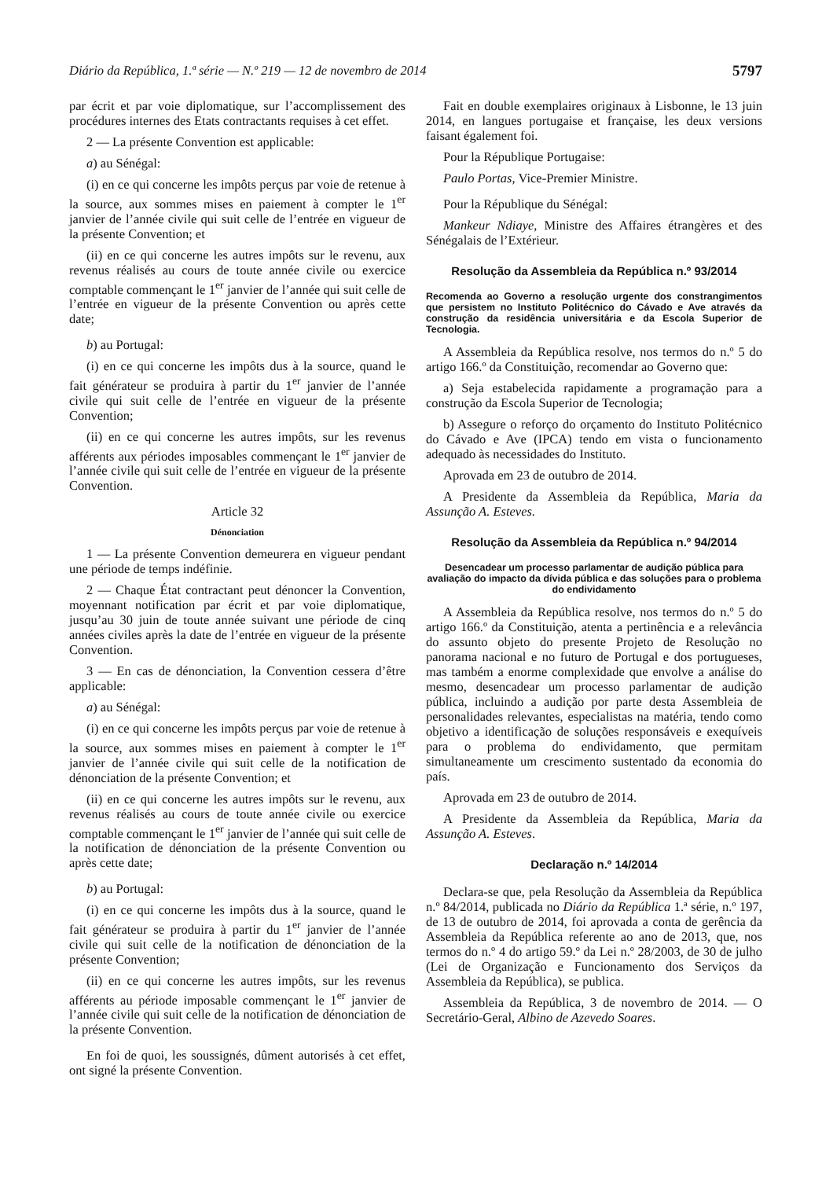Diário da República, 1.ª série — N.º 219 — 12 de novembro de 2014 5797
par écrit et par voie diplomatique, sur l’accomplissement des procédures internes des Etats contractants requises à cet effet.
2 — La présente Convention est applicable:
a) au Sénégal:
(i) en ce qui concerne les impôts perçus par voie de retenue à la source, aux sommes mises en paiement à compter le 1<sup>er</sup> janvier de l’année civile qui suit celle de l’entrée en vigueur de la présente Convention; et
(ii) en ce qui concerne les autres impôts sur le revenu, aux revenus réalisés au cours de toute année civile ou exercice comptable commençant le 1<sup>er</sup> janvier de l’année qui suit celle de l’entrée en vigueur de la présente Convention ou après cette date;
b) au Portugal:
(i) en ce qui concerne les impôts dus à la source, quand le fait générateur se produira à partir du 1<sup>er</sup> janvier de l’année civile qui suit celle de l’entrée en vigueur de la présente Convention;
(ii) en ce qui concerne les autres impôts, sur les revenus afférents aux périodes imposables commençant le 1<sup>er</sup> janvier de l’année civile qui suit celle de l’entrée en vigueur de la présente Convention.
Article 32
Dénonciation
1 — La présente Convention demeurera en vigueur pendant une période de temps indéfinie.
2 — Chaque État contractant peut dénoncer la Convention, moyennant notification par écrit et par voie diplomatique, jusqu’au 30 juin de toute année suivant une période de cinq années civiles après la date de l’entrée en vigueur de la présente Convention.
3 — En cas de dénonciation, la Convention cessera d’être applicable:
a) au Sénégal:
(i) en ce qui concerne les impôts perçus par voie de retenue à la source, aux sommes mises en paiement à compter le 1<sup>er</sup> janvier de l’année civile qui suit celle de la notification de dénonciation de la présente Convention; et
(ii) en ce qui concerne les autres impôts sur le revenu, aux revenus réalisés au cours de toute année civile ou exercice comptable commençant le 1<sup>er</sup> janvier de l’année qui suit celle de la notification de dénonciation de la présente Convention ou après cette date;
b) au Portugal:
(i) en ce qui concerne les impôts dus à la source, quand le fait générateur se produira à partir du 1<sup>er</sup> janvier de l’année civile qui suit celle de la notification de dénonciation de la présente Convention;
(ii) en ce qui concerne les autres impôts, sur les revenus afférents au période imposable commençant le 1<sup>er</sup> janvier de l’année civile qui suit celle de la notification de dénonciation de la présente Convention.
En foi de quoi, les soussignés, dûment autorisés à cet effet, ont signé la présente Convention.
Fait en double exemplaires originaux à Lisbonne, le 13 juin 2014, en langues portugaise et française, les deux versions faisant également foi.
Pour la République Portugaise:
Paulo Portas, Vice-Premier Ministre.
Pour la République du Sénégal:
Mankeur Ndiaye, Ministre des Affaires étrangères et des Sénégalais de l’Extérieur.
Resolução da Assembleia da República n.º 93/2014
Recomenda ao Governo a resolução urgente dos constrangimentos que persistem no Instituto Politécnico do Cávado e Ave através da construção da residência universitária e da Escola Superior de Tecnologia.
A Assembleia da República resolve, nos termos do n.º 5 do artigo 166.º da Constituição, recomendar ao Governo que:
a) Seja estabelecida rapidamente a programação para a construção da Escola Superior de Tecnologia;
b) Assegure o reforço do orçamento do Instituto Politécnico do Cávado e Ave (IPCA) tendo em vista o funcionamento adequado às necessidades do Instituto.
Aprovada em 23 de outubro de 2014.
A Presidente da Assembleia da República, Maria da Assunção A. Esteves.
Resolução da Assembleia da República n.º 94/2014
Desencadear um processo parlamentar de audição pública para avaliação do impacto da dívida pública e das soluções para o problema do endividamento
A Assembleia da República resolve, nos termos do n.º 5 do artigo 166.º da Constituição, atenta a pertinência e a relevância do assunto objeto do presente Projeto de Resolução no panorama nacional e no futuro de Portugal e dos portugueses, mas também a enorme complexidade que envolve a análise do mesmo, desencadear um processo parlamentar de audição pública, incluindo a audição por parte desta Assembleia de personalidades relevantes, especialistas na matéria, tendo como objetivo a identificação de soluções responsáveis e exequíveis para o problema do endividamento, que permitam simultaneamente um crescimento sustentado da economia do país.
Aprovada em 23 de outubro de 2014.
A Presidente da Assembleia da República, Maria da Assunção A. Esteves.
Declaração n.º 14/2014
Declara-se que, pela Resolução da Assembleia da República n.º 84/2014, publicada no Diário da República 1.ª série, n.º 197, de 13 de outubro de 2014, foi aprovada a conta de gerência da Assembleia da República referente ao ano de 2013, que, nos termos do n.º 4 do artigo 59.º da Lei n.º 28/2003, de 30 de julho (Lei de Organização e Funcionamento dos Serviços da Assembleia da República), se publica.
Assembleia da República, 3 de novembro de 2014. — O Secretário-Geral, Albino de Azevedo Soares.